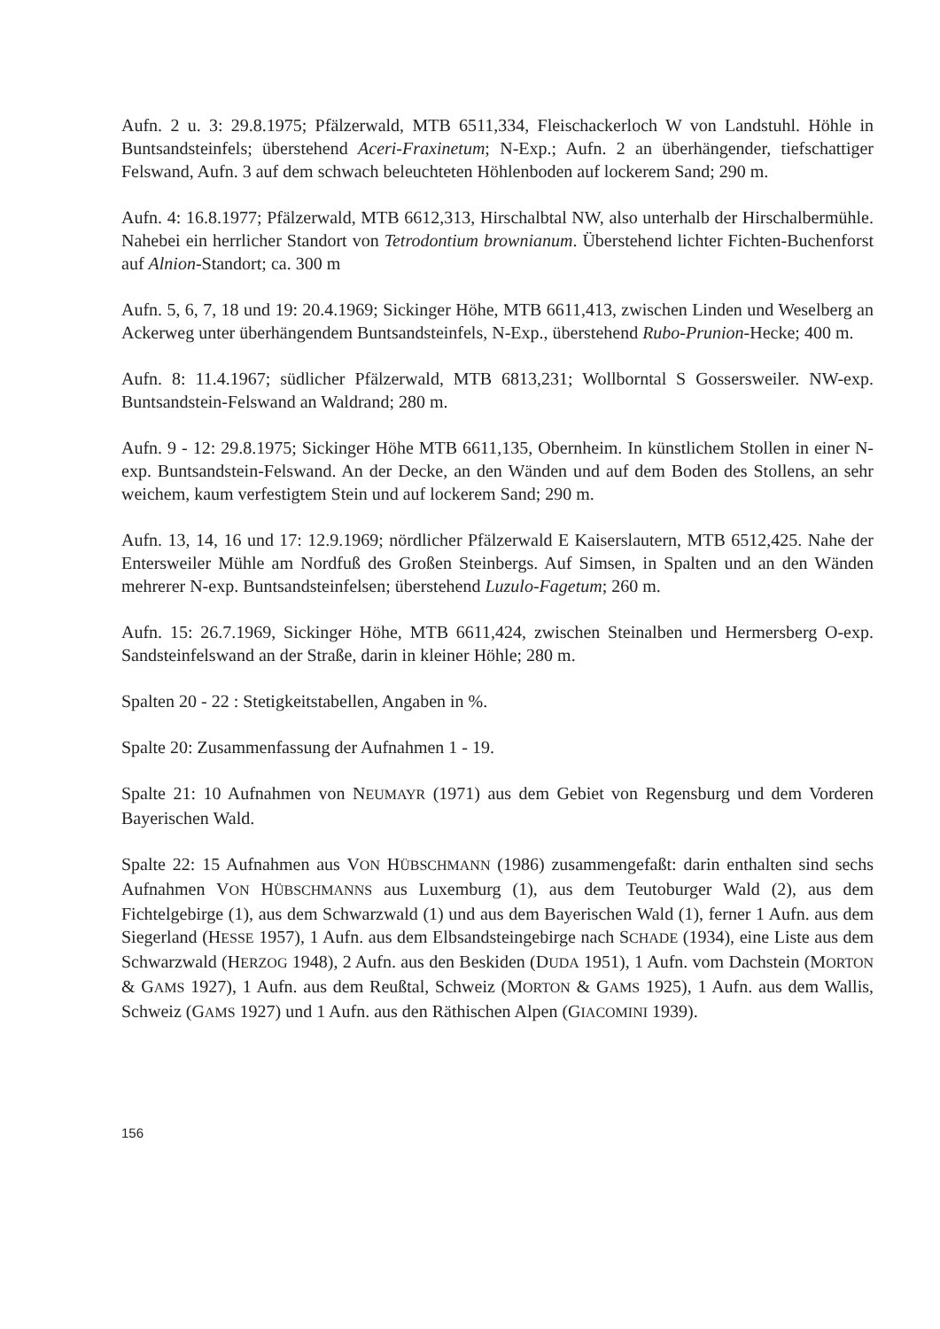Aufn. 2 u. 3: 29.8.1975; Pfälzerwald, MTB 6511,334, Fleischackerloch W von Landstuhl. Höhle in Buntsandsteinfels; überstehend Aceri-Fraxinetum; N-Exp.; Aufn. 2 an überhängender, tiefschattiger Felswand, Aufn. 3 auf dem schwach beleuchteten Höhlenboden auf lockerem Sand; 290 m.
Aufn. 4: 16.8.1977; Pfälzerwald, MTB 6612,313, Hirschalbtal NW, also unterhalb der Hirschalbermühle. Nahebei ein herrlicher Standort von Tetrodontium brownianum. Überstehend lichter Fichten-Buchenforst auf Alnion-Standort; ca. 300 m
Aufn. 5, 6, 7, 18 und 19: 20.4.1969; Sickinger Höhe, MTB 6611,413, zwischen Linden und Weselberg an Ackerweg unter überhängendem Buntsandsteinfels, N-Exp., überstehend Rubo-Prunion-Hecke; 400 m.
Aufn. 8: 11.4.1967; südlicher Pfälzerwald, MTB 6813,231; Wollborntal S Gossersweiler. NW-exp. Buntsandstein-Felswand an Waldrand; 280 m.
Aufn. 9 - 12: 29.8.1975; Sickinger Höhe MTB 6611,135, Obernheim. In künstlichem Stollen in einer N-exp. Buntsandstein-Felswand. An der Decke, an den Wänden und auf dem Boden des Stollens, an sehr weichem, kaum verfestigtem Stein und auf lockerem Sand; 290 m.
Aufn. 13, 14, 16 und 17: 12.9.1969; nördlicher Pfälzerwald E Kaiserslautern, MTB 6512,425. Nahe der Entersweiler Mühle am Nordfuß des Großen Steinbergs. Auf Simsen, in Spalten und an den Wänden mehrerer N-exp. Buntsandsteinfelsen; überstehend Luzulo-Fagetum; 260 m.
Aufn. 15: 26.7.1969, Sickinger Höhe, MTB 6611,424, zwischen Steinalben und Hermersberg O-exp. Sandsteinfelswand an der Straße, darin in kleiner Höhle; 280 m.
Spalten 20 - 22 : Stetigkeitstabellen, Angaben in %.
Spalte 20: Zusammenfassung der Aufnahmen 1 - 19.
Spalte 21: 10 Aufnahmen von NEUMAYR (1971) aus dem Gebiet von Regensburg und dem Vorderen Bayerischen Wald.
Spalte 22: 15 Aufnahmen aus VON HÜBSCHMANN (1986) zusammengefaßt: darin enthalten sind sechs Aufnahmen VON HÜBSCHMANNS aus Luxemburg (1), aus dem Teutoburger Wald (2), aus dem Fichtelgebirge (1), aus dem Schwarzwald (1) und aus dem Bayerischen Wald (1), ferner 1 Aufn. aus dem Siegerland (HESSE 1957), 1 Aufn. aus dem Elbsandsteingebirge nach SCHADE (1934), eine Liste aus dem Schwarzwald (HERZOG 1948), 2 Aufn. aus den Beskiden (DUDA 1951), 1 Aufn. vom Dachstein (MORTON & GAMS 1927), 1 Aufn. aus dem Reußtal, Schweiz (MORTON & GAMS 1925), 1 Aufn. aus dem Wallis, Schweiz (GAMS 1927) und 1 Aufn. aus den Räthischen Alpen (GIACOMINI 1939).
156